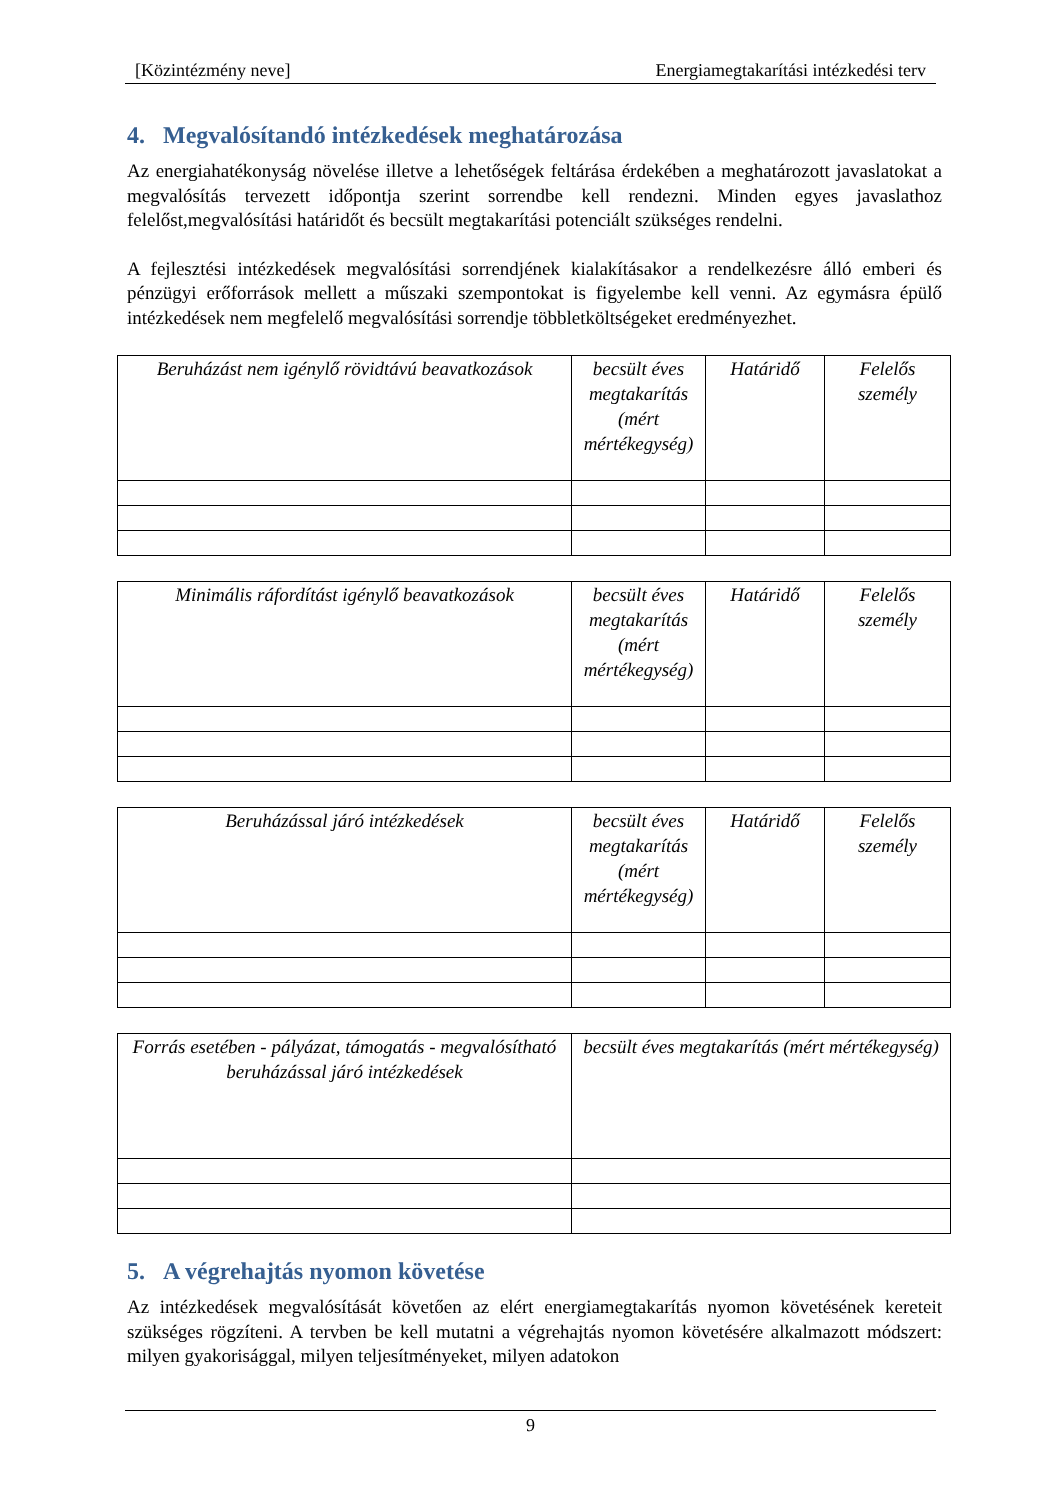[Közintézmény neve] Energiamegtakarítási intézkedési terv
4. Megvalósítandó intézkedések meghatározása
Az energiahatékonyság növelése illetve a lehetőségek feltárása érdekében a meghatározott javaslatokat a megvalósítás tervezett időpontja szerint sorrendbe kell rendezni. Minden egyes javaslathoz felelőst,megvalósítási határidőt és becsült megtakarítási potenciált szükséges rendelni.
A fejlesztési intézkedések megvalósítási sorrendjének kialakításakor a rendelkezésre álló emberi és pénzügyi erőforrások mellett a műszaki szempontokat is figyelembe kell venni. Az egymásra épülő intézkedések nem megfelelő megvalósítási sorrendje többletköltségeket eredményezhet.
| Beruházást nem igénylő rövidtávú beavatkozások | becsült éves megtakarítás (mért mértékegység) | Határidő | Felelős személy |
| --- | --- | --- | --- |
| Minimális ráfordítást igénylő beavatkozások | becsült éves megtakarítás (mért mértékegység) | Határidő | Felelős személy |
| --- | --- | --- | --- |
| Beruházással járó intézkedések | becsült éves megtakarítás (mért mértékegység) | Határidő | Felelős személy |
| --- | --- | --- | --- |
| Forrás esetében - pályázat, támogatás - megvalósítható beruházással járó intézkedések | becsült éves megtakarítás (mért mértékegység) |
| --- | --- |
5. A végrehajtás nyomon követése
Az intézkedések megvalósítását követően az elért energiamegtakarítás nyomon követésének kereteit szükséges rögzíteni. A tervben be kell mutatni a végrehajtás nyomon követésére alkalmazott módszert: milyen gyakorisággal, milyen teljesítményeket, milyen adatokon
9